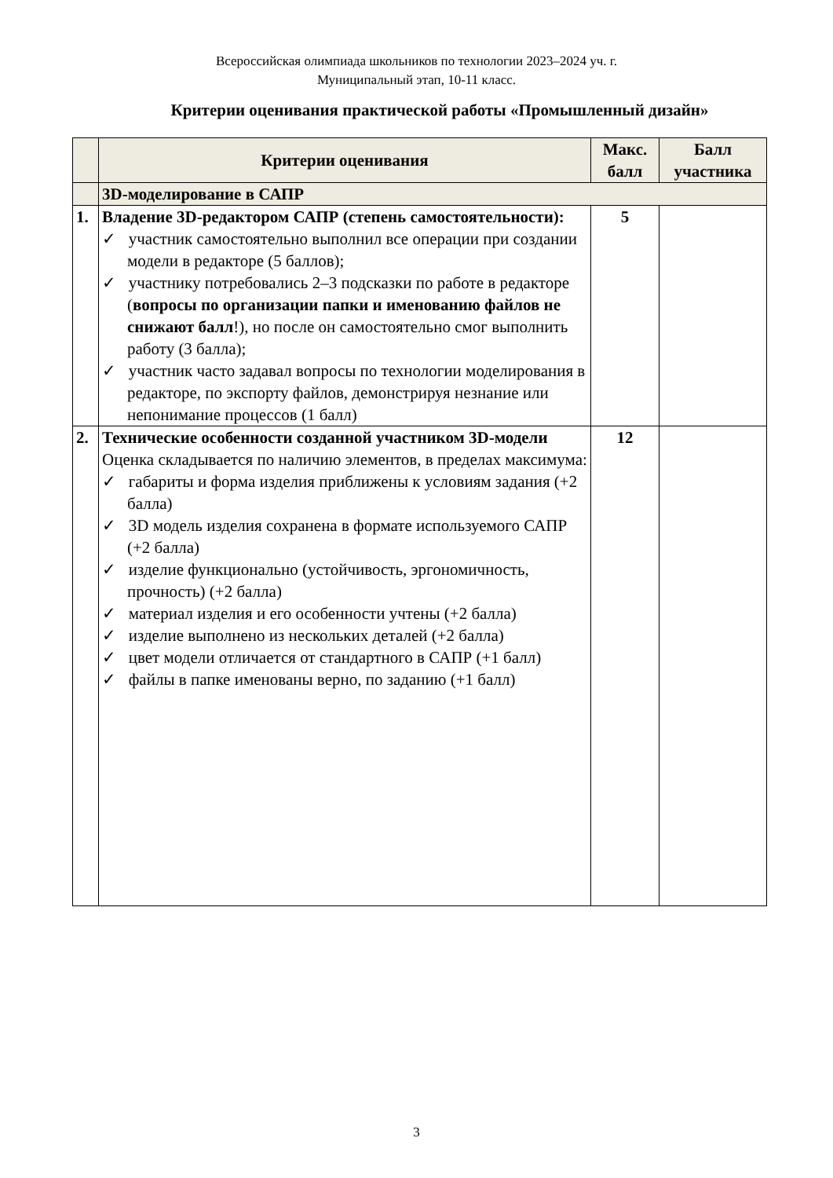Всероссийская олимпиада школьников по технологии 2023–2024 уч. г.
Муниципальный этап, 10-11 класс.
Критерии оценивания практической работы «Промышленный дизайн»
| | Критерии оценивания | Макс. балл | Балл участника |
| --- | --- | --- | --- |
| | 3D-моделирование в САПР | | |
| 1. | Владение 3D-редактором САПР (степень самостоятельности): ✓ участник самостоятельно выполнил все операции при создании модели в редакторе (5 баллов); ✓ участнику потребовались 2–3 подсказки по работе в редакторе ( вопросы по организации папки и именованию файлов не снижают балл !), но после он самостоятельно смог выполнить работу (3 балла); ✓ участник часто задавал вопросы по технологии моделирования в редакторе, по экспорту файлов, демонстрируя незнание или непонимание процессов (1 балл) | 5 | |
| 2. | Технические особенности созданной участником 3D-модели Оценка складывается по наличию элементов, в пределах максимума: ✓ габариты и форма изделия приближены к условиям задания (+2 балла) ✓ 3D модель изделия сохранена в формате используемого САПР (+2 балла) ✓ изделие функционально (устойчивость, эргономичность, прочность) (+2 балла) ✓ материал изделия и его особенности учтены (+2 балла) ✓ изделие выполнено из нескольких деталей (+2 балла) ✓ цвет модели отличается от стандартного в САПР (+1 балл) ✓ файлы в папке именованы верно, по заданию (+1 балл) | 12 | |
3